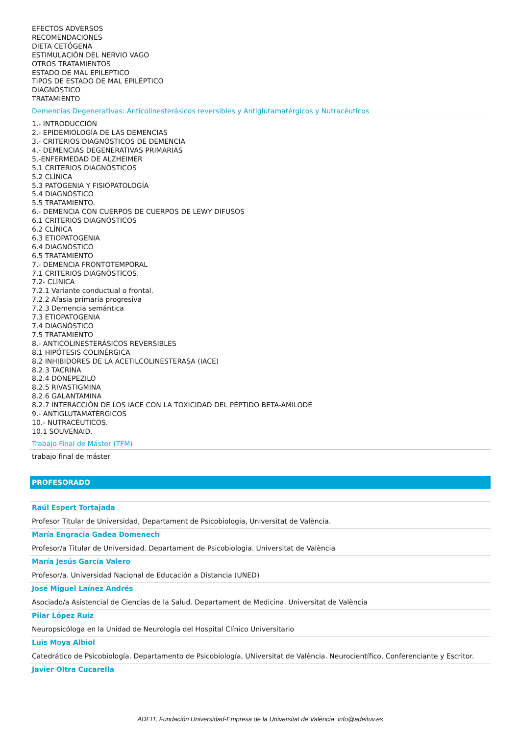EFECTOS ADVERSOS
RECOMENDACIONES
DIETA CETÓGENA
ESTIMULACIÓN DEL NERVIO VAGO
OTROS TRATAMIENTOS
ESTADO DE MAL EPILEPTICO
TIPOS DE ESTADO DE MAL EPILÉPTICO
DIAGNÓSTICO
TRATAMIENTO
Demencias Degenerativas: Anticolinesterásicos reversibles y Antiglutamatérgicos y Nutracéuticos
1.- INTRODUCCIÓN
2.- EPIDEMIOLOGÍA DE LAS DEMENCIAS
3.- CRITERIOS DIAGNÓSTICOS DE DEMENCIA
4.- DEMENCIAS DEGENERATIVAS PRIMARIAS
5.-ENFERMEDAD DE ALZHEIMER
5.1 CRITERIOS DIAGNÓSTICOS
5.2 CLÍNICA
5.3 PATOGENIA Y FISIOPATOLOGÍA
5.4 DIAGNÓSTICO
5.5 TRATAMIENTO.
6.- DEMENCIA CON CUERPOS DE CUERPOS DE LEWY DIFUSOS
6.1 CRITERIOS DIAGNÓSTICOS
6.2 CLÍNICA
6.3 ETIOPATOGENIA
6.4 DIAGNÓSTICO
6.5 TRATAMIENTO
7.- DEMENCIA FRONTOTEMPORAL
7.1 CRITERIOS DIAGNÓSTICOS.
7.2- CLÍNICA
7.2.1 Variante conductual o frontal.
7.2.2 Afasia primaria progresiva
7.2.3 Demencia semántica
7.3 ETIOPATOGENIA
7.4 DIAGNÓSTICO
7.5 TRATAMIENTO
8.- ANTICOLINESTERÁSICOS REVERSIBLES
8.1 HIPÓTESIS COLINÉRGICA
8.2 INHIBIDORES DE LA ACETILCOLINESTERASA (IACE)
8.2.3 TACRINA
8.2.4 DONEPEZILO
8.2.5 RIVASTIGMINA
8.2.6 GALANTAMINA
8.2.7 INTERACCIÓN DE LOS IACE CON LA TOXICIDAD DEL PÉPTIDO BETA-AMILODE
9.- ANTIGLUTAMATÉRGICOS
10.- NUTRACÉUTICOS.
10.1 SOUVENAID.
Trabajo Final de Máster (TFM)
trabajo final de máster
PROFESORADO
Raúl Espert Tortajada
Profesor Titular de Universidad, Departament de Psicobiologia, Universitat de València.
María Engracia Gadea Domenech
Profesor/a Titular de Universidad. Departament de Psicobiologia. Universitat de València
María Jesús García Valero
Profesor/a. Universidad Nacional de Educación a Distancia (UNED)
José Miguel Laínez Andrés
Asociado/a Asistencial de Ciencias de la Salud. Departament de Medicina. Universitat de València
Pilar López Ruiz
Neuropsicóloga en la Unidad de Neurología del Hospital Clínico Universitario
Luis Moya Albiol
Catedrático de Psicobiología. Departamento de Psicobiología, UNiversitat de València. Neurocientífico, Conferenciante y Escritor.
Javier Oltra Cucarella
ADEIT, Fundación Universidad-Empresa de la Universitat de València info@adeituv.es